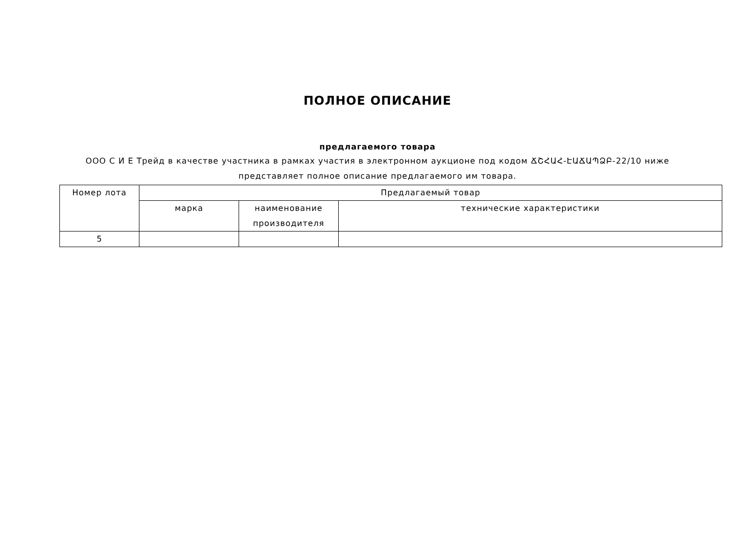ПОЛНОЕ ОПИСАНИЕ
предлагаемого товара
ООО С И Е Трейд в качестве участника в рамках участия в электронном аукционе под кодом ՃՇՀԱՀ-ԷԱՃԱՊՁԲ-22/10 ниже представляет полное описание предлагаемого им товара.
| Номер лота | Предлагаемый товар | | |
| --- | --- | --- | --- |
| | марка | наименование производителя | технические характеристики |
| 5 | | | |